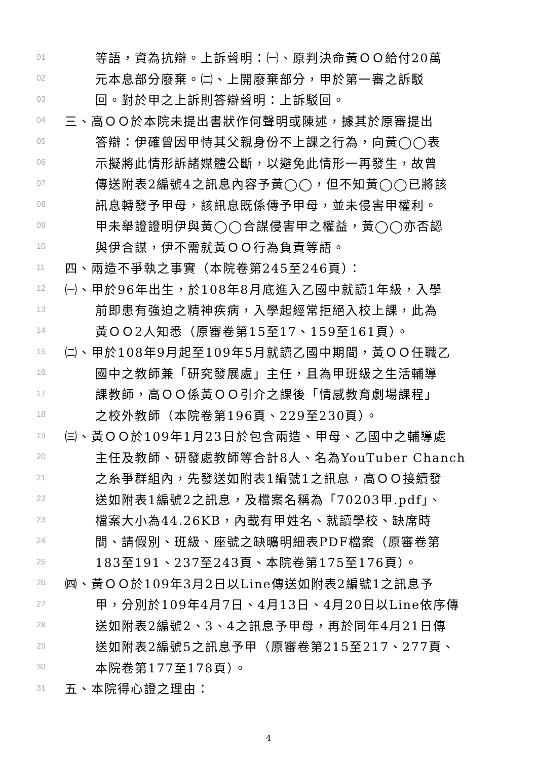01 等語，資為抗辯。上訴聲明：㈠、原判決命黃ＯＯ給付20萬
02 元本息部分廢棄。㈡、上開廢棄部分，甲於第一審之訴駁
03 回。對於甲之上訴則答辯聲明：上訴駁回。
04 三、高ＯＯ於本院未提出書狀作何聲明或陳述，據其於原審提出
05 答辯：伊確曾因甲恃其父親身份不上課之行為，向黃◯◯表
06 示擬將此情形訴諸媒體公斷，以避免此情形一再發生，故曾
07 傳送附表2編號4之訊息內容予黃◯◯，但不知黃◯◯已將該
08 訊息轉發予甲母，該訊息既係傳予甲母，並未侵害甲權利。
09 甲未舉證證明伊與黃◯◯合謀侵害甲之權益，黃◯◯亦否認
10 與伊合謀，伊不需就黃ＯＯ行為負責等語。
11 四、兩造不爭執之事實（本院卷第245至246頁）：
12 ㈠、甲於96年出生，於108年8月底進入乙國中就讀1年級，入學
13 前即患有強迫之精神疾病，入學起經常拒絕入校上課，此為
14 黃ＯＯ2人知悉（原審卷第15至17、159至161頁）。
15 ㈡、甲於108年9月起至109年5月就讀乙國中期間，黃ＯＯ任職乙
16 國中之教師兼「研究發展處」主任，且為甲班級之生活輔導
17 課教師，高ＯＯ係黃ＯＯ引介之課後「情感教育劇場課程」
18 之校外教師（本院卷第196頁、229至230頁）。
19 ㈢、黃ＯＯ於109年1月23日於包含兩造、甲母、乙國中之輔導處
20 主任及教師、研發處教師等合計8人、名為YouTuber Chanch
21 之糸爭群組內，先發送如附表1編號1之訊息，高ＯＯ接續發
22 送如附表1編號2之訊息，及檔案名稱為「70203甲.pdf」、
23 檔案大小為44.26KB，內載有甲姓名、就讀學校、缺席時
24 間、請假別、班級、座號之缺曠明細表PDF檔案（原審卷第
25 183至191、237至243頁、本院卷第175至176頁）。
26 ㈣、黃ＯＯ於109年3月2日以Line傳送如附表2編號1之訊息予
27 甲，分別於109年4月7日、4月13日、4月20日以Line依序傳
28 送如附表2編號2、3、4之訊息予甲母，再於同年4月21日傳
29 送如附表2編號5之訊息予甲（原審卷第215至217、277頁、
30 本院卷第177至178頁）。
31 五、本院得心證之理由：
4